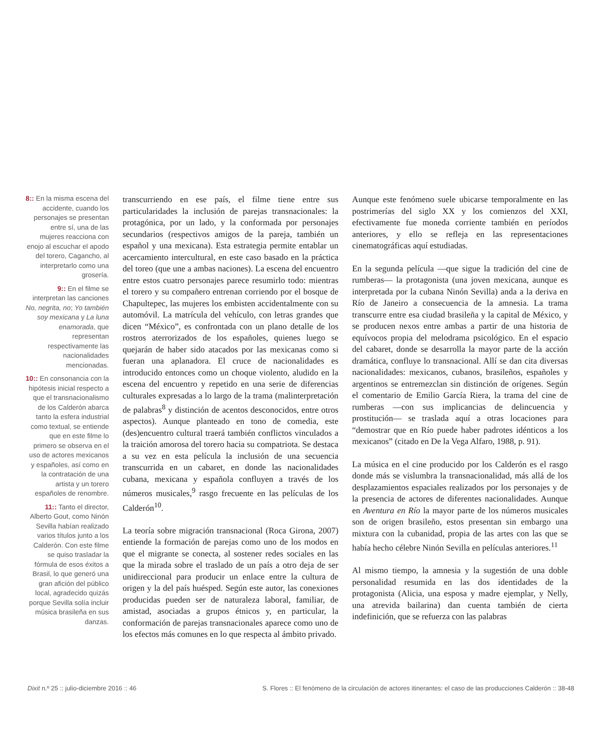8:: En la misma escena del accidente, cuando los personajes se presentan entre sí, una de las mujeres reacciona con enojo al escuchar el apodo del torero, Cagancho, al interpretarlo como una grosería.
9:: En el filme se interpretan las canciones No, negrita, no; Yo también soy mexicana y La luna enamorada, que representan respectivamente las nacionalidades mencionadas.
10:: En consonancia con la hipótesis inicial respecto a que el transnacionalismo de los Calderón abarca tanto la esfera industrial como textual, se entiende que en este filme lo primero se observa en el uso de actores mexicanos y españoles, así como en la contratación de una artista y un torero españoles de renombre.
11:: Tanto el director, Alberto Gout, como Ninón Sevilla habían realizado varios títulos junto a los Calderón. Con este filme se quiso trasladar la fórmula de esos éxitos a Brasil, lo que generó una gran afición del público local, agradecido quizás porque Sevilla solía incluir música brasileña en sus danzas.
transcurriendo en ese país, el filme tiene entre sus particularidades la inclusión de parejas transnacionales: la protagónica, por un lado, y la conformada por personajes secundarios (respectivos amigos de la pareja, también un español y una mexicana). Esta estrategia permite entablar un acercamiento intercultural, en este caso basado en la práctica del toreo (que une a ambas naciones). La escena del encuentro entre estos cuatro personajes parece resumirlo todo: mientras el torero y su compañero entrenan corriendo por el bosque de Chapultepec, las mujeres los embisten accidentalmente con su automóvil. La matrícula del vehículo, con letras grandes que dicen “México”, es confrontada con un plano detalle de los rostros aterrorizados de los españoles, quienes luego se quejarán de haber sido atacados por las mexicanas como si fueran una aplanadora. El cruce de nacionalidades es introducido entonces como un choque violento, aludido en la escena del encuentro y repetido en una serie de diferencias culturales expresadas a lo largo de la trama (malinterpretación de palabras<sup>8</sup> y distinción de acentos desconocidos, entre otros aspectos). Aunque planteado en tono de comedia, este (des)encuentro cultural traerá también conflictos vinculados a la traición amorosa del torero hacia su compatriota. Se destaca a su vez en esta película la inclusión de una secuencia transcurrida en un cabaret, en donde las nacionalidades cubana, mexicana y española confluyen a través de los números musicales,<sup>9</sup> rasgo frecuente en las películas de los Calderón<sup>10</sup>.
La teoría sobre migración transnacional (Roca Girona, 2007) entiende la formación de parejas como uno de los modos en que el migrante se conecta, al sostener redes sociales en las que la mirada sobre el traslado de un país a otro deja de ser unidireccional para producir un enlace entre la cultura de origen y la del país huésped. Según este autor, las conexiones producidas pueden ser de naturaleza laboral, familiar, de amistad, asociadas a grupos étnicos y, en particular, la conformación de parejas transnacionales aparece como uno de los efectos más comunes en lo que respecta al ámbito privado.
Aunque este fenómeno suele ubicarse temporalmente en las postrimerías del siglo XX y los comienzos del XXI, efectivamente fue moneda corriente también en períodos anteriores, y ello se refleja en las representaciones cinematográficas aquí estudiadas.
En la segunda película —que sigue la tradición del cine de rumberas— la protagonista (una joven mexicana, aunque es interpretada por la cubana Ninón Sevilla) anda a la deriva en Río de Janeiro a consecuencia de la amnesia. La trama transcurre entre esa ciudad brasileña y la capital de México, y se producen nexos entre ambas a partir de una historia de equívocos propia del melodrama psicológico. En el espacio del cabaret, donde se desarrolla la mayor parte de la acción dramática, confluye lo transnacional. Allí se dan cita diversas nacionalidades: mexicanos, cubanos, brasileños, españoles y argentinos se entremezclan sin distinción de orígenes. Según el comentario de Emilio García Riera, la trama del cine de rumberas —con sus implicancias de delincuencia y prostitución— se traslada aquí a otras locaciones para “demostrar que en Río puede haber padrotes idénticos a los mexicanos” (citado en De la Vega Alfaro, 1988, p. 91).
La música en el cine producido por los Calderón es el rasgo donde más se vislumbra la transnacionalidad, más allá de los desplazamientos espaciales realizados por los personajes y de la presencia de actores de diferentes nacionalidades. Aunque en Aventura en Río la mayor parte de los números musicales son de origen brasileño, estos presentan sin embargo una mixtura con la cubanidad, propia de las artes con las que se había hecho célebre Ninón Sevilla en películas anteriores.<sup>11</sup>
Al mismo tiempo, la amnesia y la sugestión de una doble personalidad resumida en las dos identidades de la protagonista (Alicia, una esposa y madre ejemplar, y Nelly, una atrevida bailarina) dan cuenta también de cierta indefinición, que se refuerza con las palabras
Dixit n.º 25 :: julio-diciembre 2016 :: 46 S. Flores :: El fenómeno de la circulación de actores itinerantes: el caso de las producciones Calderón :: 38-48